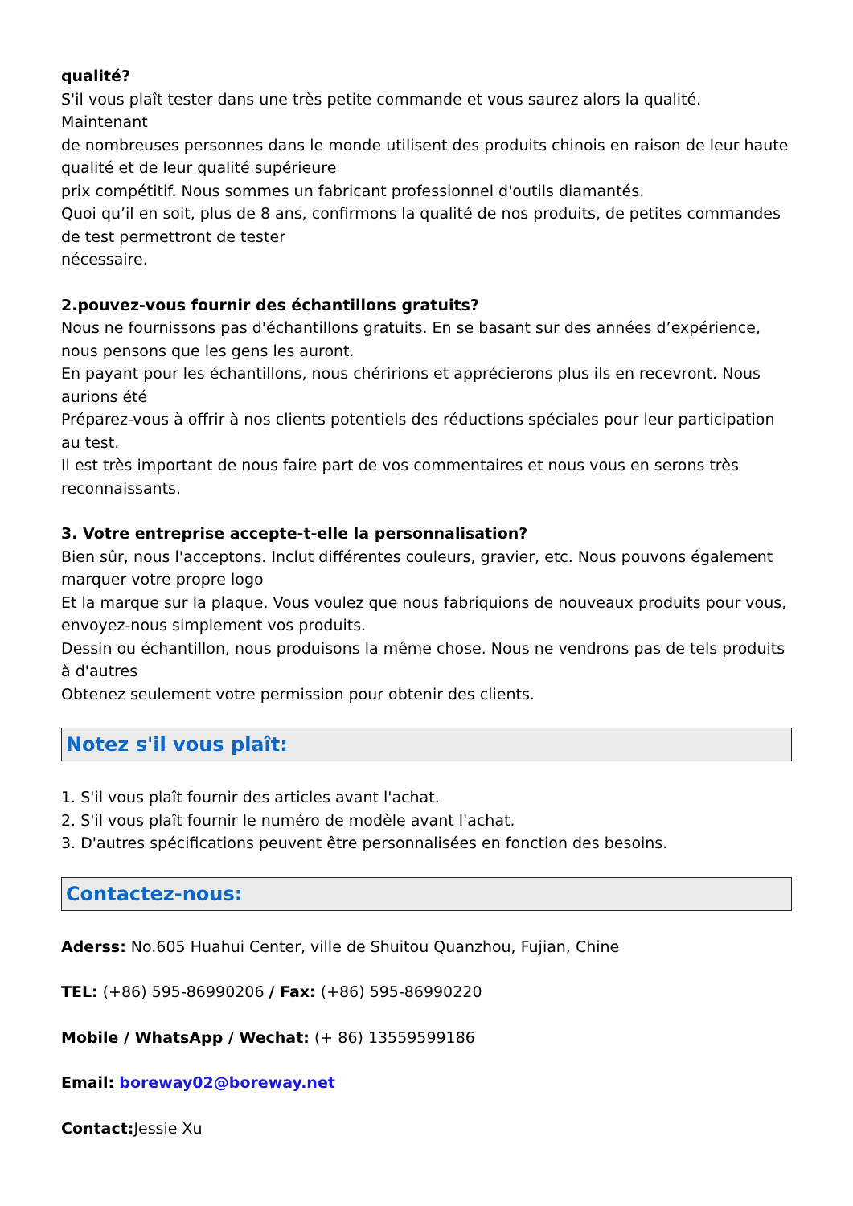qualité?
S'il vous plaît tester dans une très petite commande et vous saurez alors la qualité. Maintenant
de nombreuses personnes dans le monde utilisent des produits chinois en raison de leur haute qualité et de leur qualité supérieure
prix compétitif. Nous sommes un fabricant professionnel d'outils diamantés.
Quoi qu’il en soit, plus de 8 ans, confirmons la qualité de nos produits, de petites commandes de test permettront de tester
nécessaire.
2.pouvez-vous fournir des échantillons gratuits?
Nous ne fournissons pas d'échantillons gratuits. En se basant sur des années d’expérience, nous pensons que les gens les auront.
En payant pour les échantillons, nous chéririons et apprécierons plus ils en recevront. Nous aurions été
Préparez-vous à offrir à nos clients potentiels des réductions spéciales pour leur participation au test.
Il est très important de nous faire part de vos commentaires et nous vous en serons très reconnaissants.
3. Votre entreprise accepte-t-elle la personnalisation?
Bien sûr, nous l'acceptons. Inclut différentes couleurs, gravier, etc. Nous pouvons également marquer votre propre logo
Et la marque sur la plaque. Vous voulez que nous fabriquions de nouveaux produits pour vous, envoyez-nous simplement vos produits.
Dessin ou échantillon, nous produisons la même chose. Nous ne vendrons pas de tels produits à d'autres
Obtenez seulement votre permission pour obtenir des clients.
Notez s'il vous plaît:
1. S'il vous plaît fournir des articles avant l'achat.
2. S'il vous plaît fournir le numéro de modèle avant l'achat.
3. D'autres spécifications peuvent être personnalisées en fonction des besoins.
Contactez-nous:
Aderss: No.605 Huahui Center, ville de Shuitou Quanzhou, Fujian, Chine
TEL: (+86) 595-86990206 / Fax: (+86) 595-86990220
Mobile / WhatsApp / Wechat: (+ 86) 13559599186
Email: boreway02@boreway.net
Contact: Jessie Xu